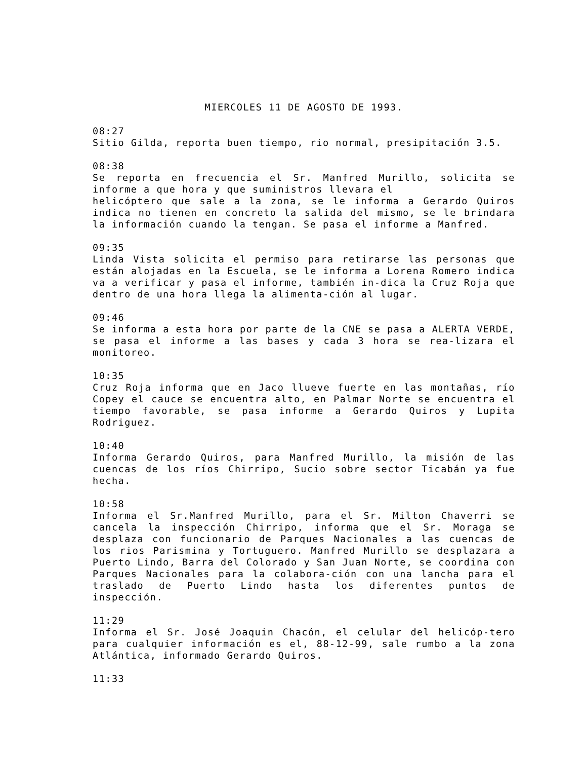MIERCOLES 11 DE AGOSTO DE 1993.
08:27
Sitio Gilda, reporta buen tiempo, rio normal, presipitación 3.5.
08:38
Se reporta en frecuencia el Sr. Manfred Murillo, solicita se informe a que hora y que suministros llevara el
helicóptero que sale a la zona, se le informa a Gerardo Quiros indica no tienen en concreto la salida del mismo, se le brindara la información cuando la tengan. Se pasa el informe a Manfred.
09:35
Linda Vista solicita el permiso para retirarse las personas que están alojadas en la Escuela, se le informa a Lorena Romero indica va a verificar y pasa el informe, también in-dica la Cruz Roja que dentro de una hora llega la alimenta-ción al lugar.
09:46
Se informa a esta hora por parte de la CNE se pasa a ALERTA VERDE, se pasa el informe a las bases y cada 3 hora se rea-lizara el monitoreo.
10:35
Cruz Roja informa que en Jaco llueve fuerte en las montañas, río Copey el cauce se encuentra alto, en Palmar Norte se encuentra el tiempo favorable, se pasa informe a Gerardo Quiros y Lupita Rodriguez.
10:40
Informa Gerardo Quiros, para Manfred Murillo, la misión de las cuencas de los ríos Chirripo, Sucio sobre sector Ticabán ya fue hecha.
10:58
Informa el Sr.Manfred Murillo, para el Sr. Milton Chaverri se cancela la inspección Chirripo, informa que el Sr. Moraga se desplaza con funcionario de Parques Nacionales a las cuencas de los rios Parismina y Tortuguero. Manfred Murillo se desplazara a Puerto Lindo, Barra del Colorado y San Juan Norte, se coordina con Parques Nacionales para la colabora-ción con una lancha para el traslado de Puerto Lindo hasta los diferentes puntos de inspección.
11:29
Informa el Sr. José Joaquin Chacón, el celular del helicóp-tero para cualquier información es el, 88-12-99, sale rumbo a la zona Atlántica, informado Gerardo Quiros.
11:33